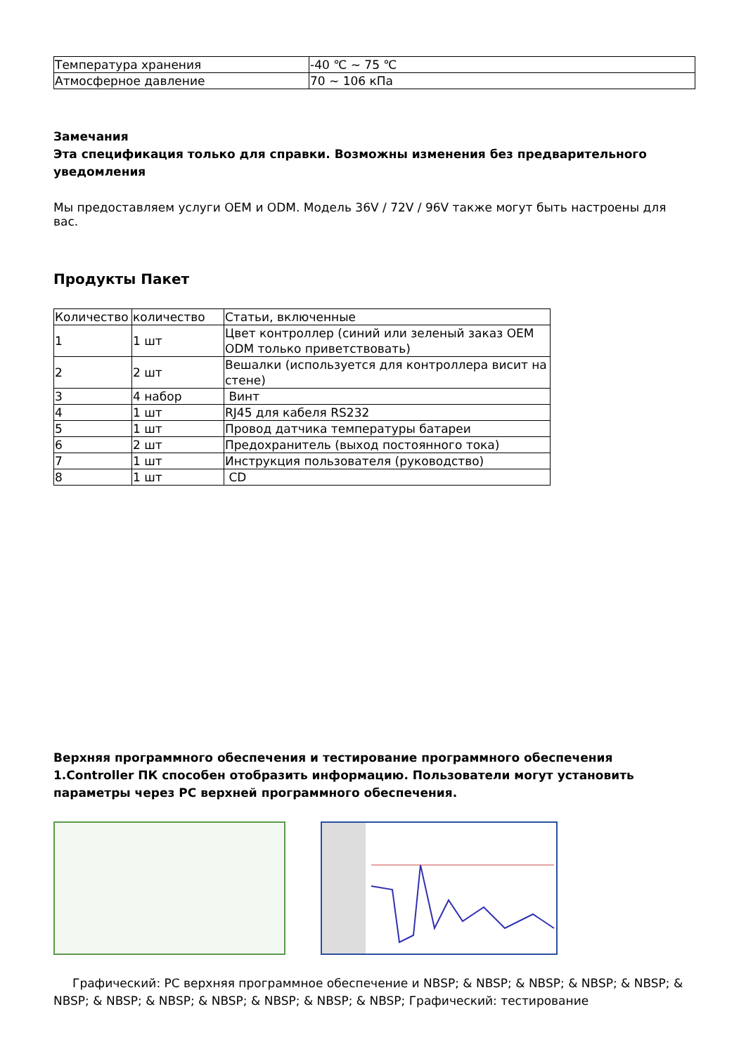| Температура хранения | -40 ℃ ~ 75 ℃ |
| Атмосферное давление | 70 ~ 106 кПа |
Замечания
Эта спецификация только для справки. Возможны изменения без предварительного уведомления
Мы предоставляем услуги OEM и ODM. Модель 36V / 72V / 96V также могут быть настроены для вас.
Продукты Пакет
| Количество | количество | Статьи, включенные |
| 1 | 1 шт | Цвет контроллер (синий или зеленый заказ OEM ODM только приветствовать) |
| 2 | 2 шт | Вешалки (используется для контроллера висит на стене) |
| 3 | 4 набор | Винт |
| 4 | 1 шт | RJ45 для кабеля RS232 |
| 5 | 1 шт | Провод датчика температуры батареи |
| 6 | 2 шт | Предохранитель (выход постоянного тока) |
| 7 | 1 шт | Инструкция пользователя (руководство) |
| 8 | 1 шт | CD |
Верхняя программного обеспечения и тестирование программного обеспечения 1.Controller ПК способен отобразить информацию. Пользователи могут установить параметры через PC верхней программного обеспечения.
Графический: PC верхняя программное обеспечение и NBSP; & NBSP; & NBSP; & NBSP; & NBSP; & NBSP; & NBSP; & NBSP; & NBSP; & NBSP; & NBSP; & NBSP; Графический: тестирование